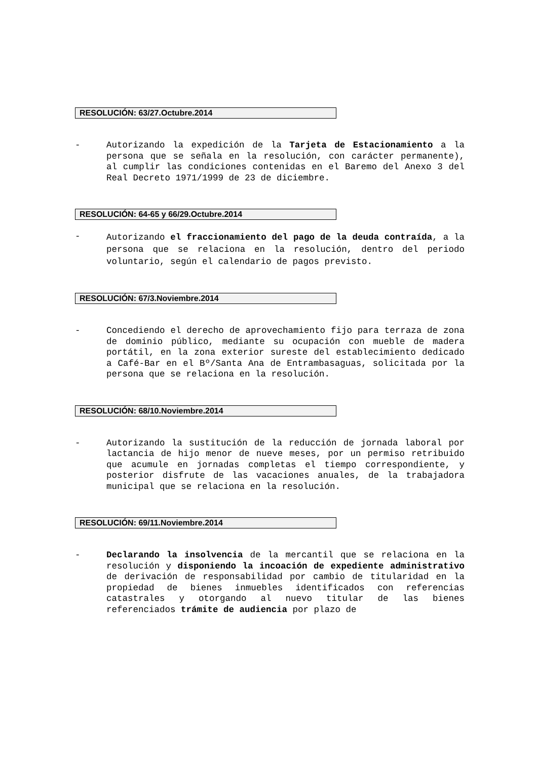RESOLUCIÓN: 63/27.Octubre.2014
-
Autorizando la expedición de la Tarjeta de Estacionamiento a la persona que se señala en la resolución, con carácter permanente), al cumplir las condiciones contenidas en el Baremo del Anexo 3 del Real Decreto 1971/1999 de 23 de diciembre.
RESOLUCIÓN: 64-65 y 66/29.Octubre.2014
-
Autorizando el fraccionamiento del pago de la deuda contraída, a la persona que se relaciona en la resolución, dentro del periodo voluntario, según el calendario de pagos previsto.
RESOLUCIÓN: 67/3.Noviembre.2014
-
Concediendo el derecho de aprovechamiento fijo para terraza de zona de dominio público, mediante su ocupación con mueble de madera portátil, en la zona exterior sureste del establecimiento dedicado a Café-Bar en el Bº/Santa Ana de Entrambasaguas, solicitada por la persona que se relaciona en la resolución.
RESOLUCIÓN: 68/10.Noviembre.2014
-
Autorizando la sustitución de la reducción de jornada laboral por lactancia de hijo menor de nueve meses, por un permiso retribuido que acumule en jornadas completas el tiempo correspondiente, y posterior disfrute de las vacaciones anuales, de la trabajadora municipal que se relaciona en la resolución.
RESOLUCIÓN: 69/11.Noviembre.2014
-
Declarando la insolvencia de la mercantil que se relaciona en la resolución y disponiendo la incoación de expediente administrativo de derivación de responsabilidad por cambio de titularidad en la propiedad de bienes inmuebles identificados con referencias catastrales y otorgando al nuevo titular de las bienes referenciados trámite de audiencia por plazo de